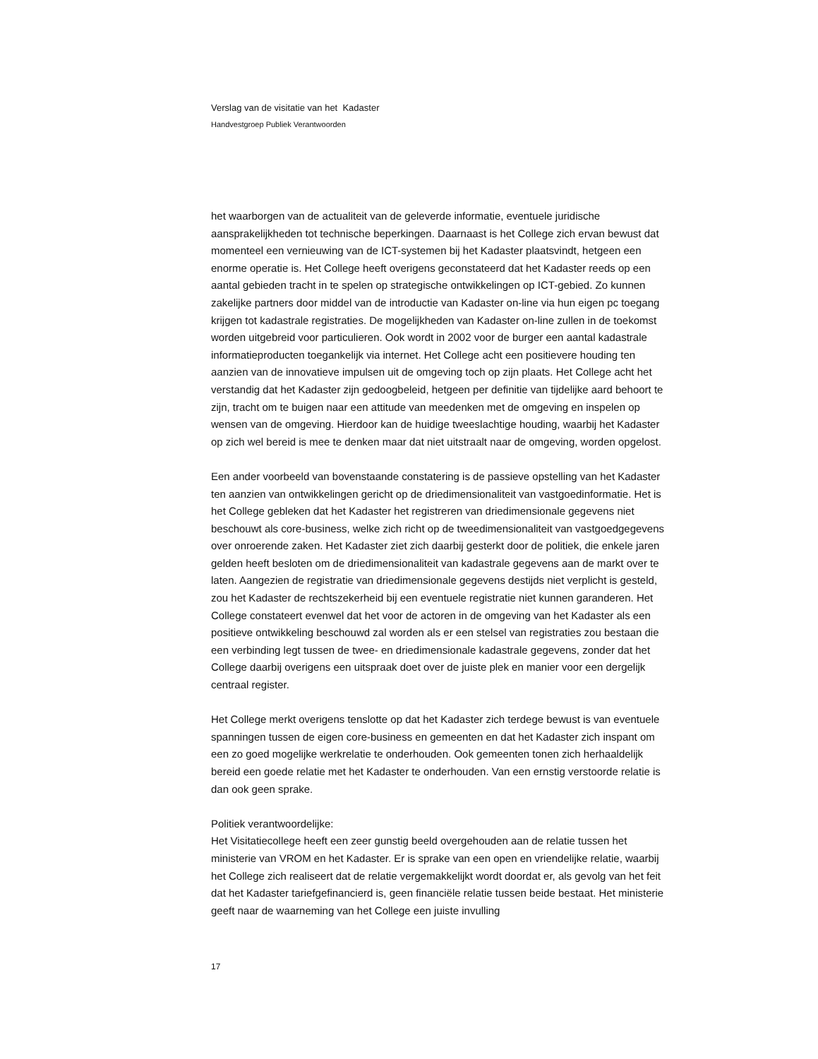Verslag van de visitatie van het Kadaster
Handvestgroep Publiek Verantwoorden
het waarborgen van de actualiteit van de geleverde informatie, eventuele juridische aansprakelijkheden tot technische beperkingen. Daarnaast is het College zich ervan bewust dat momenteel een vernieuwing van de ICT-systemen bij het Kadaster plaatsvindt, hetgeen een enorme operatie is. Het College heeft overigens geconstateerd dat het Kadaster reeds op een aantal gebieden tracht in te spelen op strategische ontwikkelingen op ICT-gebied. Zo kunnen zakelijke partners door middel van de introductie van Kadaster on-line via hun eigen pc toegang krijgen tot kadastrale registraties. De mogelijkheden van Kadaster on-line zullen in de toekomst worden uitgebreid voor particulieren. Ook wordt in 2002 voor de burger een aantal kadastrale informatieproducten toegankelijk via internet. Het College acht een positievere houding ten aanzien van de innovatieve impulsen uit de omgeving toch op zijn plaats. Het College acht het verstandig dat het Kadaster zijn gedoogbeleid, hetgeen per definitie van tijdelijke aard behoort te zijn, tracht om te buigen naar een attitude van meedenken met de omgeving en inspelen op wensen van de omgeving. Hierdoor kan de huidige tweeslachtige houding, waarbij het Kadaster op zich wel bereid is mee te denken maar dat niet uitstraalt naar de omgeving, worden opgelost.
Een ander voorbeeld van bovenstaande constatering is de passieve opstelling van het Kadaster ten aanzien van ontwikkelingen gericht op de driedimensionaliteit van vastgoedinformatie. Het is het College gebleken dat het Kadaster het registreren van driedimensionale gegevens niet beschouwt als core-business, welke zich richt op de tweedimensionaliteit van vastgoedgegevens over onroerende zaken. Het Kadaster ziet zich daarbij gesterkt door de politiek, die enkele jaren gelden heeft besloten om de driedimensionaliteit van kadastrale gegevens aan de markt over te laten. Aangezien de registratie van driedimensionale gegevens destijds niet verplicht is gesteld, zou het Kadaster de rechtszekerheid bij een eventuele registratie niet kunnen garanderen. Het College constateert evenwel dat het voor de actoren in de omgeving van het Kadaster als een positieve ontwikkeling beschouwd zal worden als er een stelsel van registraties zou bestaan die een verbinding legt tussen de twee- en driedimensionale kadastrale gegevens, zonder dat het College daarbij overigens een uitspraak doet over de juiste plek en manier voor een dergelijk centraal register.
Het College merkt overigens tenslotte op dat het Kadaster zich terdege bewust is van eventuele spanningen tussen de eigen core-business en gemeenten en dat het Kadaster zich inspant om een zo goed mogelijke werkrelatie te onderhouden. Ook gemeenten tonen zich herhaaldelijk bereid een goede relatie met het Kadaster te onderhouden. Van een ernstig verstoorde relatie is dan ook geen sprake.
Politiek verantwoordelijke:
Het Visitatiecollege heeft een zeer gunstig beeld overgehouden aan de relatie tussen het ministerie van VROM en het Kadaster. Er is sprake van een open en vriendelijke relatie, waarbij het College zich realiseert dat de relatie vergemakkelijkt wordt doordat er, als gevolg van het feit dat het Kadaster tariefgefinancierd is, geen financiële relatie tussen beide bestaat. Het ministerie geeft naar de waarneming van het College een juiste invulling
17